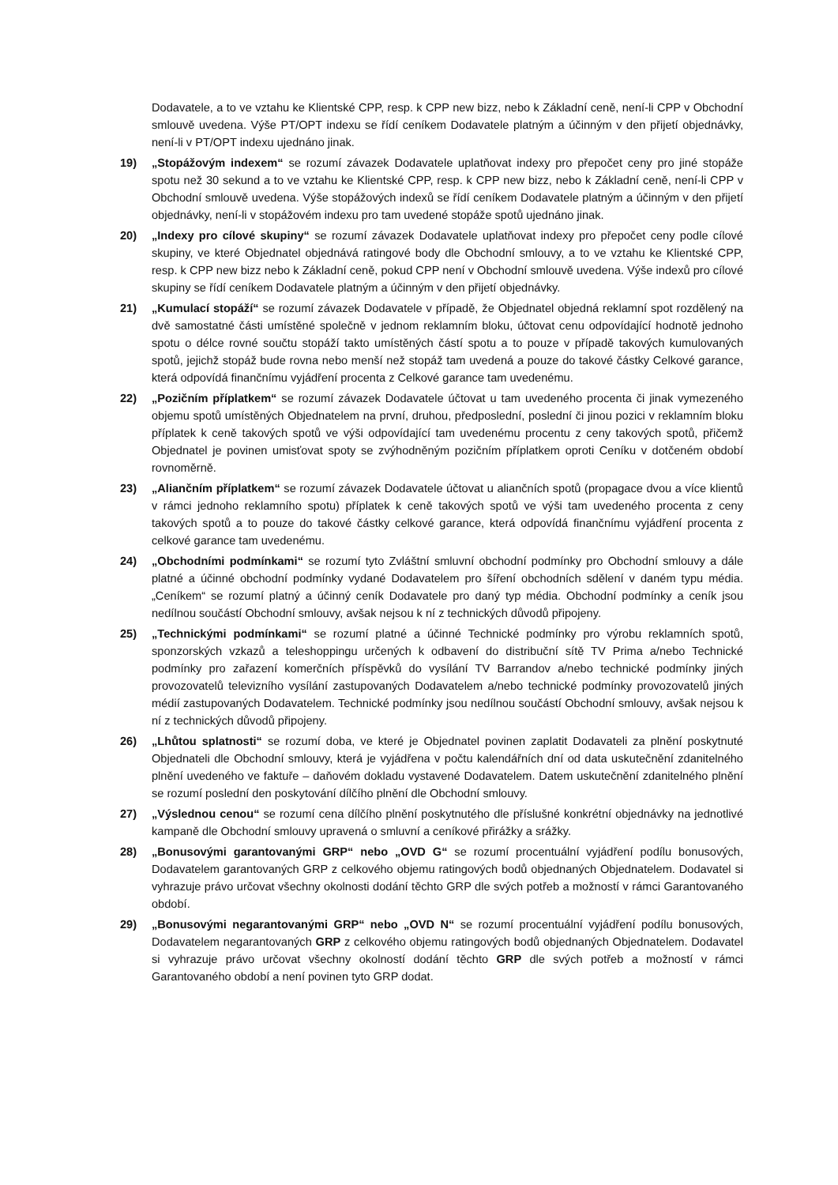Dodavatele, a to ve vztahu ke Klientské CPP, resp. k CPP new bizz, nebo k Základní ceně, není-li CPP v Obchodní smlouvě uvedena. Výše PT/OPT indexu se řídí ceníkem Dodavatele platným a účinným v den přijetí objednávky, není-li v PT/OPT indexu ujednáno jinak.
19) „Stopážovým indexem“ se rozumí závazek Dodavatele uplatňovat indexy pro přepočet ceny pro jiné stopáže spotu než 30 sekund a to ve vztahu ke Klientské CPP, resp. k CPP new bizz, nebo k Základní ceně, není-li CPP v Obchodní smlouvě uvedena. Výše stopážových indexů se řídí ceníkem Dodavatele platným a účinným v den přijetí objednávky, není-li v stopážovém indexu pro tam uvedené stopáže spotů ujednáno jinak.
20) „Indexy pro cílové skupiny“ se rozumí závazek Dodavatele uplatňovat indexy pro přepočet ceny podle cílové skupiny, ve které Objednatel objednává ratingové body dle Obchodní smlouvy, a to ve vztahu ke Klientské CPP, resp. k CPP new bizz nebo k Základní ceně, pokud CPP není v Obchodní smlouvě uvedena. Výše indexů pro cílové skupiny se řídí ceníkem Dodavatele platným a účinným v den přijetí objednávky.
21) „Kumulací stopáží“ se rozumí závazek Dodavatele v případě, že Objednatel objedná reklamní spot rozdělený na dvě samostatné části umístěné společně v jednom reklamním bloku, účtovat cenu odpovídající hodnotě jednoho spotu o délce rovné součtu stopáží takto umístěných částí spotu a to pouze v případě takových kumulovaných spotů, jejichž stopáž bude rovna nebo menší než stopáž tam uvedená a pouze do takové částky Celkové garance, která odpovídá finančnímu vyjádření procenta z Celkové garance tam uvedenému.
22) „Pozičním příplatkem“ se rozumí závazek Dodavatele účtovat u tam uvedeného procenta či jinak vymezeného objemu spotů umístěných Objednatelem na první, druhou, předposlední, poslední či jinou pozici v reklamním bloku příplatek k ceně takových spotů ve výši odpovídající tam uvedenému procentu z ceny takových spotů, přičemž Objednatel je povinen umisťovat spoty se zvýhodněným pozičním příplatkem oproti Ceníku v dotčeném období rovnoměrně.
23) „Aliančním příplatkem“ se rozumí závazek Dodavatele účtovat u aliančních spotů (propagace dvou a více klientů v rámci jednoho reklamního spotu) příplatek k ceně takových spotů ve výši tam uvedeného procenta z ceny takových spotů a to pouze do takové částky celkové garance, která odpovídá finančnímu vyjádření procenta z celkové garance tam uvedenému.
24) „Obchodními podmínkami“ se rozumí tyto Zvláštní smluvní obchodní podmínky pro Obchodní smlouvy a dále platné a účinné obchodní podmínky vydané Dodavatelem pro šíření obchodních sdělení v daném typu média. „Ceníkem“ se rozumí platný a účinný ceník Dodavatele pro daný typ média. Obchodní podmínky a ceník jsou nedílnou součástí Obchodní smlouvy, avšak nejsou k ní z technických důvodů připojeny.
25) „Technickými podmínkami“ se rozumí platné a účinné Technické podmínky pro výrobu reklamních spotů, sponzorských vzkazů a teleshoppingu určených k odbavení do distribuční sítě TV Prima a/nebo Technické podmínky pro zařazení komerčních příspěvků do vysílání TV Barrandov a/nebo technické podmínky jiných provozovatelů televizního vysílání zastupovaných Dodavatelem a/nebo technické podmínky provozovatelů jiných médií zastupovaných Dodavatelem. Technické podmínky jsou nedílnou součástí Obchodní smlouvy, avšak nejsou k ní z technických důvodů připojeny.
26) „Lhůtou splatnosti“ se rozumí doba, ve které je Objednatel povinen zaplatit Dodavateli za plnění poskytnuté Objednateli dle Obchodní smlouvy, která je vyjádřena v počtu kalendářních dní od data uskutečnění zdanitelného plnění uvedeného ve faktuře – daňovém dokladu vystavené Dodavatelem. Datem uskutečnění zdanitelného plnění se rozumí poslední den poskytování dílčího plnění dle Obchodní smlouvy.
27) „Výslednou cenou“ se rozumí cena dílčího plnění poskytnutého dle příslušné konkrétní objednávky na jednotlivé kampaně dle Obchodní smlouvy upravená o smluvní a ceníkové přirážky a srážky.
28) „Bonusovými garantovanými GRP“ nebo „OVD G“ se rozumí procentuální vyjádření podílu bonusových, Dodavatelem garantovaných GRP z celkového objemu ratingových bodů objednaných Objednatelem. Dodavatel si vyhrazuje právo určovat všechny okolnosti dodání těchto GRP dle svých potřeb a možností v rámci Garantovaného období.
29) „Bonusovými negarantovanými GRP“ nebo „OVD N“ se rozumí procentuální vyjádření podílu bonusových, Dodavatelem negarantovaných GRP z celkového objemu ratingových bodů objednaných Objednatelem. Dodavatel si vyhrazuje právo určovat všechny okolností dodání těchto GRP dle svých potřeb a možností v rámci Garantovaného období a není povinen tyto GRP dodat.